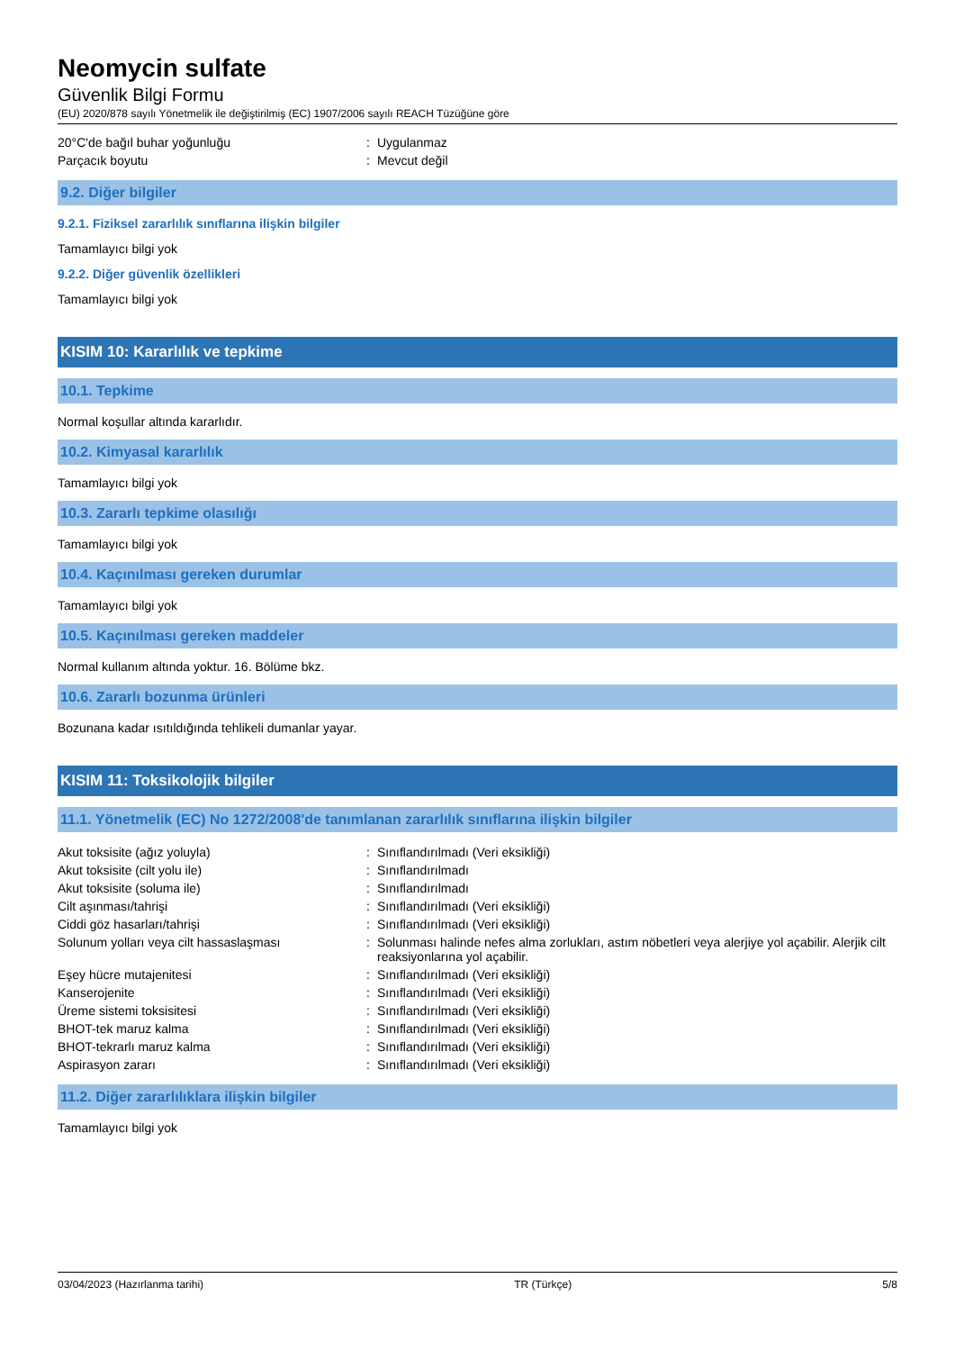Neomycin sulfate
Güvenlik Bilgi Formu
(EU) 2020/878 sayılı Yönetmelik ile değiştirilmiş (EC) 1907/2006 sayılı REACH Tüzüğüne göre
| 20°C'de bağıl buhar yoğunluğu | : | Uygulanmaz |
| Parçacık boyutu | : | Mevcut değil |
9.2. Diğer bilgiler
9.2.1. Fiziksel zararlılık sınıflarına ilişkin bilgiler
Tamamlayıcı bilgi yok
9.2.2. Diğer güvenlik özellikleri
Tamamlayıcı bilgi yok
KISIM 10: Kararlılık ve tepkime
10.1. Tepkime
Normal koşullar altında kararlıdır.
10.2. Kimyasal kararlılık
Tamamlayıcı bilgi yok
10.3. Zararlı tepkime olasılığı
Tamamlayıcı bilgi yok
10.4. Kaçınılması gereken durumlar
Tamamlayıcı bilgi yok
10.5. Kaçınılması gereken maddeler
Normal kullanım altında yoktur. 16. Bölüme bkz.
10.6. Zararlı bozunma ürünleri
Bozunana kadar ısıtıldığında tehlikeli dumanlar yayar.
KISIM 11: Toksikolojik bilgiler
11.1. Yönetmelik (EC) No 1272/2008'de tanımlanan zararlılık sınıflarına ilişkin bilgiler
| Akut toksisite (ağız yoluyla) | : | Sınıflandırılmadı (Veri eksikliği) |
| Akut toksisite (cilt yolu ile) | : | Sınıflandırılmadı |
| Akut toksisite (soluma ile) | : | Sınıflandırılmadı |
| Cilt aşınması/tahrişi | : | Sınıflandırılmadı (Veri eksikliği) |
| Ciddi göz hasarları/tahrişi | : | Sınıflandırılmadı (Veri eksikliği) |
| Solunum yolları veya cilt hassaslaşması | : | Solunması halinde nefes alma zorlukları, astım nöbetleri veya alerjiye yol açabilir. Alerjik cilt reaksiyonlarına yol açabilir. |
| Eşey hücre mutajenitesi | : | Sınıflandırılmadı (Veri eksikliği) |
| Kanserojenite | : | Sınıflandırılmadı (Veri eksikliği) |
| Üreme sistemi toksisitesi | : | Sınıflandırılmadı (Veri eksikliği) |
| BHOT-tek maruz kalma | : | Sınıflandırılmadı (Veri eksikliği) |
| BHOT-tekrarlı maruz kalma | : | Sınıflandırılmadı (Veri eksikliği) |
| Aspirasyon zararı | : | Sınıflandırılmadı (Veri eksikliği) |
11.2. Diğer zararlılıklara ilişkin bilgiler
Tamamlayıcı bilgi yok
03/04/2023 (Hazırlanma tarihi) TR (Türkçe) 5/8